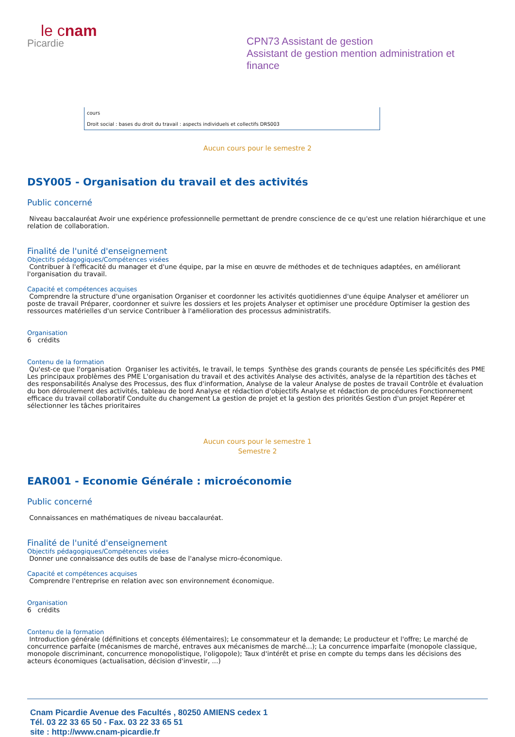le cnam
Picardie
CPN73 Assistant de gestion
Assistant de gestion mention administration et finance
| cours |
| Droit social : bases du droit du travail : aspects individuels et collectifs DRS003 |
Aucun cours pour le semestre 2
DSY005 - Organisation du travail et des activités
Public concerné
Niveau baccalauréat Avoir une expérience professionnelle permettant de prendre conscience de ce qu'est une relation hiérarchique et une relation de collaboration.
Finalité de l'unité d'enseignement
Objectifs pédagogiques/Compétences visées
Contribuer à l'efficacité du manager et d'une équipe, par la mise en œuvre de méthodes et de techniques adaptées, en améliorant l'organisation du travail.
Capacité et compétences acquises
Comprendre la structure d'une organisation Organiser et coordonner les activités quotidiennes d'une équipe Analyser et améliorer un poste de travail Préparer, coordonner et suivre les dossiers et les projets Analyser et optimiser une procédure Optimiser la gestion des ressources matérielles d'un service Contribuer à l'amélioration des processus administratifs.
Organisation
6 crédits
Contenu de la formation
Qu'est-ce que l'organisation Organiser les activités, le travail, le temps Synthèse des grands courants de pensée Les spécificités des PME Les principaux problèmes des PME L'organisation du travail et des activités Analyse des activités, analyse de la répartition des tâches et des responsabilités Analyse des Processus, des flux d'information, Analyse de la valeur Analyse de postes de travail Contrôle et évaluation du bon déroulement des activités, tableau de bord Analyse et rédaction d'objectifs Analyse et rédaction de procédures Fonctionnement efficace du travail collaboratif Conduite du changement La gestion de projet et la gestion des priorités Gestion d'un projet Repérer et sélectionner les tâches prioritaires
Aucun cours pour le semestre 1
Semestre 2
EAR001 - Economie Générale : microéconomie
Public concerné
Connaissances en mathématiques de niveau baccalauréat.
Finalité de l'unité d'enseignement
Objectifs pédagogiques/Compétences visées
Donner une connaissance des outils de base de l'analyse micro-économique.
Capacité et compétences acquises
Comprendre l'entreprise en relation avec son environnement économique.
Organisation
6 crédits
Contenu de la formation
Introduction générale (définitions et concepts élémentaires); Le consommateur et la demande; Le producteur et l'offre; Le marché de concurrence parfaite (mécanismes de marché, entraves aux mécanismes de marché...); La concurrence imparfaite (monopole classique, monopole discriminant, concurrence monopolistique, l'oligopole); Taux d'intérêt et prise en compte du temps dans les décisions des acteurs économiques (actualisation, décision d'investir, ...)
Cnam Picardie Avenue des Facultés , 80250 AMIENS cedex 1
Tél. 03 22 33 65 50 - Fax. 03 22 33 65 51
site : http://www.cnam-picardie.fr